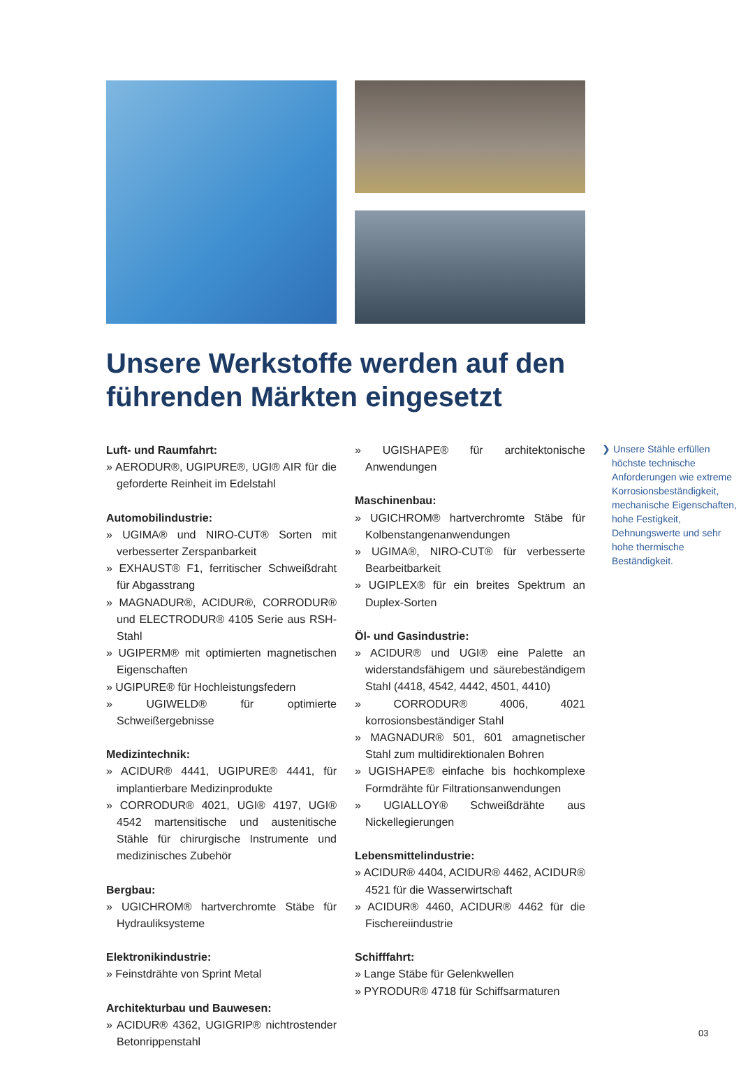Unsere Werkstoffe werden auf den führenden Märkten eingesetzt
Luft- und Raumfahrt:
» AERODUR®, UGIPURE®, UGI® AIR für die geforderte Reinheit im Edelstahl
Automobilindustrie:
» UGIMA® und NIRO-CUT® Sorten mit verbesserter Zerspanbarkeit
» EXHAUST® F1, ferritischer Schweißdraht für Abgasstrang
» MAGNADUR®, ACIDUR®, CORRODUR® und ELECTRODUR® 4105 Serie aus RSH-Stahl
» UGIPERM® mit optimierten magnetischen Eigenschaften
» UGIPURE® für Hochleistungsfedern
» UGIWELD® für optimierte Schweißergebnisse
Medizintechnik:
» ACIDUR® 4441, UGIPURE® 4441, für implantierbare Medizinprodukte
» CORRODUR® 4021, UGI® 4197, UGI® 4542 martensitische und austenitische Stähle für chirurgische Instrumente und medizinisches Zubehör
Bergbau:
» UGICHROM® hartverchromte Stäbe für Hydrauliksysteme
Elektronikindustrie:
» Feinstdrähte von Sprint Metal
Architekturbau und Bauwesen:
» ACIDUR® 4362, UGIGRIP® nichtrostender Betonrippenstahl
» UGISHAPE® für architektonische Anwendungen
Maschinenbau:
» UGICHROM® hartverchromte Stäbe für Kolbenstangenanwendungen
» UGIMA®, NIRO-CUT® für verbesserte Bearbeitbarkeit
» UGIPLEX® für ein breites Spektrum an Duplex-Sorten
Öl- und Gasindustrie:
» ACIDUR® und UGI® eine Palette an widerstandsfähigem und säurebeständigem Stahl (4418, 4542, 4442, 4501, 4410)
» CORRODUR® 4006, 4021 korrosionsbeständiger Stahl
» MAGNADUR® 501, 601 amagnetischer Stahl zum multidirektionalen Bohren
» UGISHAPE® einfache bis hochkomplexe Formdrähte für Filtrationsanwendungen
» UGIALLOY® Schweißdrähte aus Nickellegierungen
Lebensmittelindustrie:
» ACIDUR® 4404, ACIDUR® 4462, ACIDUR® 4521 für die Wasserwirtschaft
» ACIDUR® 4460, ACIDUR® 4462 für die Fischereiindustrie
Schifffahrt:
» Lange Stäbe für Gelenkwellen
» PYRODUR® 4718 für Schiffsarmaturen
❯ Unsere Stähle erfüllen höchste technische Anforderungen wie extreme Korrosionsbeständigkeit, mechanische Eigenschaften, hohe Festigkeit, Dehnungswerte und sehr hohe thermische Beständigkeit.
03